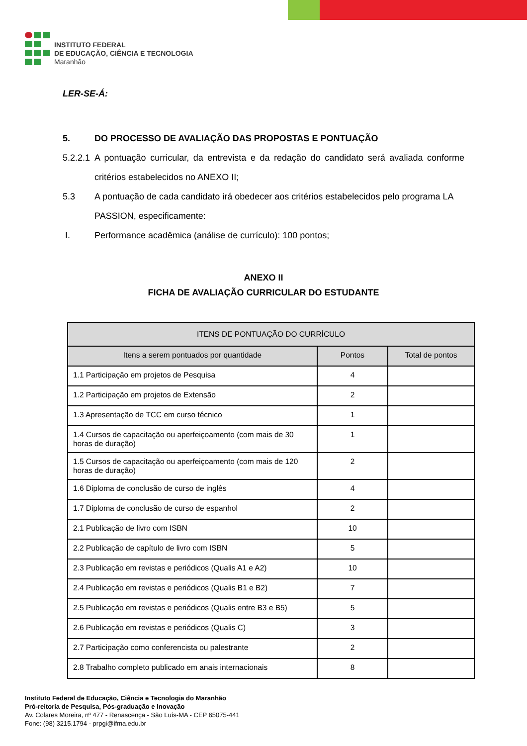INSTITUTO FEDERAL
DE EDUCAÇÃO, CIÊNCIA E TECNOLOGIA
Maranhão
LER-SE-Á:
5. DO PROCESSO DE AVALIAÇÃO DAS PROPOSTAS E PONTUAÇÃO
5.2.2.1 A pontuação curricular, da entrevista e da redação do candidato será avaliada conforme critérios estabelecidos no ANEXO II;
5.3 A pontuação de cada candidato irá obedecer aos critérios estabelecidos pelo programa LA PASSION, especificamente:
I. Performance acadêmica (análise de currículo): 100 pontos;
ANEXO II
FICHA DE AVALIAÇÃO CURRICULAR DO ESTUDANTE
| ITENS DE PONTUAÇÃO DO CURRÍCULO | | |
| --- | --- | --- |
| Itens a serem pontuados por quantidade | Pontos | Total de pontos |
| 1.1 Participação em projetos de Pesquisa | 4 | |
| 1.2 Participação em projetos de Extensão | 2 | |
| 1.3 Apresentação de TCC em curso técnico | 1 | |
| 1.4 Cursos de capacitação ou aperfeiçoamento (com mais de 30 horas de duração) | 1 | |
| 1.5 Cursos de capacitação ou aperfeiçoamento (com mais de 120 horas de duração) | 2 | |
| 1.6 Diploma de conclusão de curso de inglês | 4 | |
| 1.7 Diploma de conclusão de curso de espanhol | 2 | |
| 2.1 Publicação de livro com ISBN | 10 | |
| 2.2 Publicação de capítulo de livro com ISBN | 5 | |
| 2.3 Publicação em revistas e periódicos (Qualis A1 e A2) | 10 | |
| 2.4 Publicação em revistas e periódicos (Qualis B1 e B2) | 7 | |
| 2.5 Publicação em revistas e periódicos (Qualis entre B3 e B5) | 5 | |
| 2.6 Publicação em revistas e periódicos (Qualis C) | 3 | |
| 2.7 Participação como conferencista ou palestrante | 2 | |
| 2.8 Trabalho completo publicado em anais internacionais | 8 | |
Instituto Federal de Educação, Ciência e Tecnologia do Maranhão
Pró-reitoria de Pesquisa, Pós-graduação e Inovação
Av. Colares Moreira, nº 477 - Renascença - São Luís-MA - CEP 65075-441
Fone: (98) 3215.1794 - prpgi@ifma.edu.br